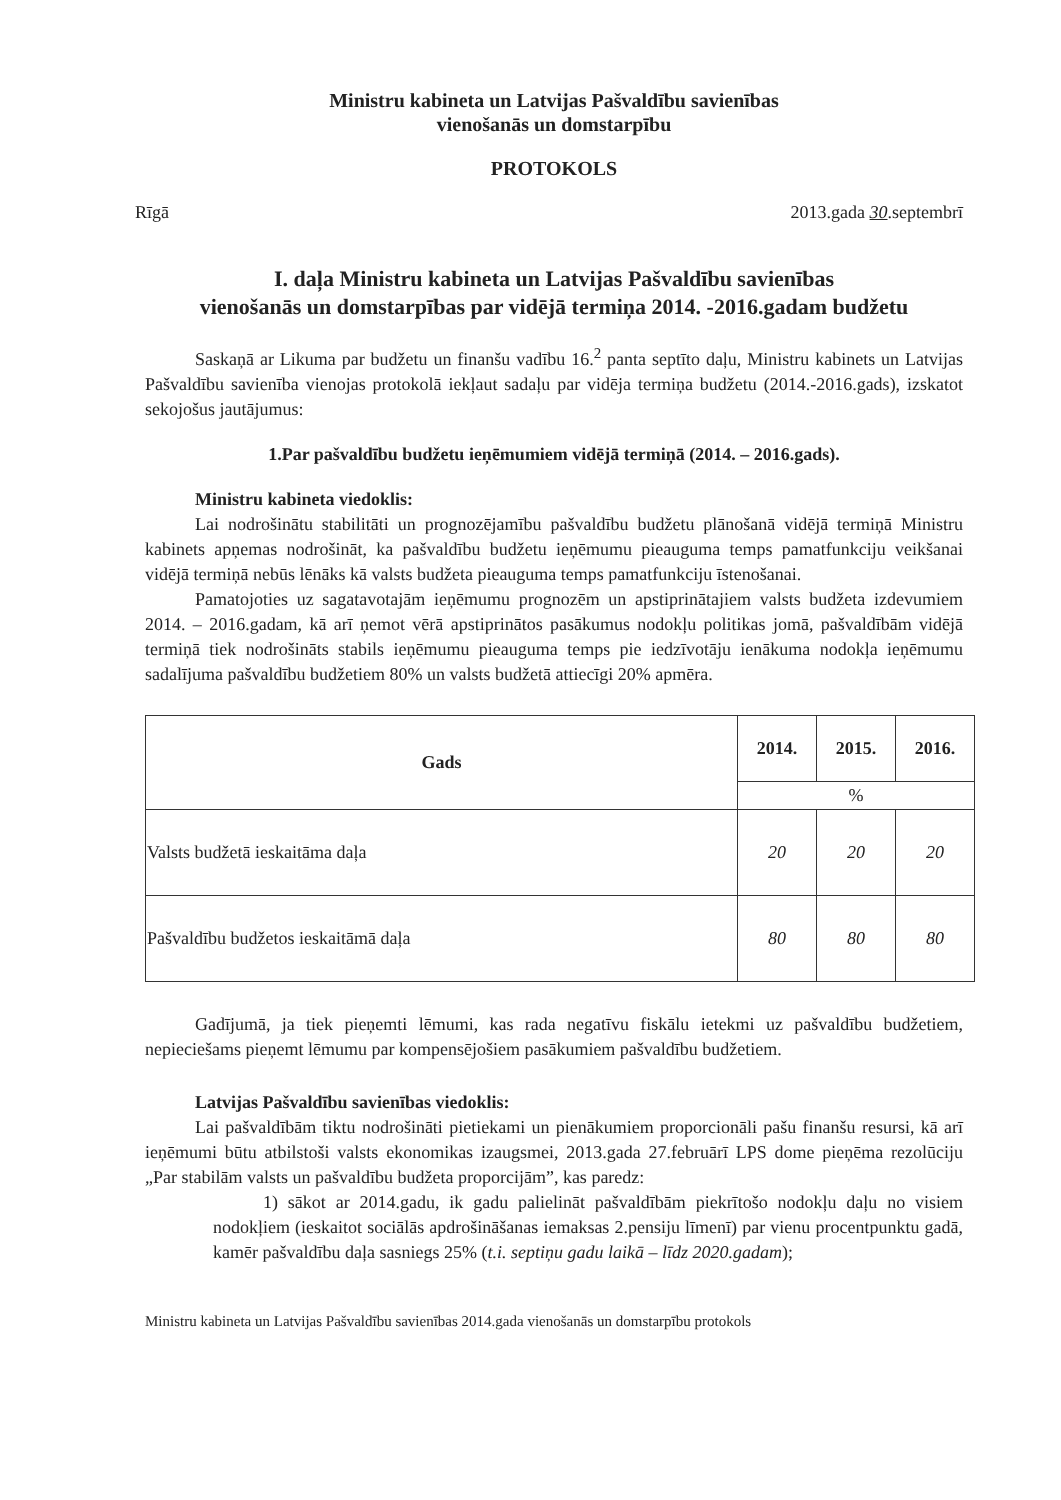Ministru kabineta un Latvijas Pašvaldību savienības
vienošanās un domstarpību
PROTOKOLS
Rīgā 2013.gada 30.septembrī
I. daļa Ministru kabineta un Latvijas Pašvaldību savienības
vienošanās un domstarpības par vidējā termiņa 2014. -2016.gadam budžetu
Saskaņā ar Likuma par budžetu un finanšu vadību 16.<sup>2</sup> panta septīto daļu, Ministru kabinets un Latvijas Pašvaldību savienība vienojas protokolā iekļaut sadaļu par vidēja termiņa budžetu (2014.-2016.gads), izskatot sekojošus jautājumus:
1.Par pašvaldību budžetu ieņēmumiem vidējā termiņā (2014. – 2016.gads).
Ministru kabineta viedoklis:
Lai nodrošinātu stabilitāti un prognozējamību pašvaldību budžetu plānošanā vidējā termiņā Ministru kabinets apņemas nodrošināt, ka pašvaldību budžetu ieņēmumu pieauguma temps pamatfunkciju veikšanai vidējā termiņā nebūs lēnāks kā valsts budžeta pieauguma temps pamatfunkciju īstenošanai.
Pamatojoties uz sagatavotajām ieņēmumu prognozēm un apstiprinātajiem valsts budžeta izdevumiem 2014. – 2016.gadam, kā arī ņemot vērā apstiprinātos pasākumus nodokļu politikas jomā, pašvaldībām vidējā termiņā tiek nodrošināts stabils ieņēmumu pieauguma temps pie iedzīvotāju ienākuma nodokļa ieņēmumu sadalījuma pašvaldību budžetiem 80% un valsts budžetā attiecīgi 20% apmēra.
| Gads | 2014. | 2015. | 2016. |
| --- | --- | --- | --- |
| | % | | |
| Valsts budžetā ieskaitāma daļa | 20 | 20 | 20 |
| Pašvaldību budžetos ieskaitāmā daļa | 80 | 80 | 80 |
Gadījumā, ja tiek pieņemti lēmumi, kas rada negatīvu fiskālu ietekmi uz pašvaldību budžetiem, nepieciešams pieņemt lēmumu par kompensējošiem pasākumiem pašvaldību budžetiem.
Latvijas Pašvaldību savienības viedoklis:
Lai pašvaldībām tiktu nodrošināti pietiekami un pienākumiem proporcionāli pašu finanšu resursi, kā arī ieņēmumi būtu atbilstoši valsts ekonomikas izaugsmei, 2013.gada 27.februārī LPS dome pieņēma rezolūciju „Par stabilām valsts un pašvaldību budžeta proporcijām”, kas paredz:
1) sākot ar 2014.gadu, ik gadu palielināt pašvaldībām piekrītošo nodokļu daļu no visiem nodokļiem (ieskaitot sociālās apdrošināšanas iemaksas 2.pensiju līmenī) par vienu procentpunktu gadā, kamēr pašvaldību daļa sasniegs 25% (t.i. septiņu gadu laikā – līdz 2020.gadam);
Ministru kabineta un Latvijas Pašvaldību savienības 2014.gada vienošanās un domstarpību protokols